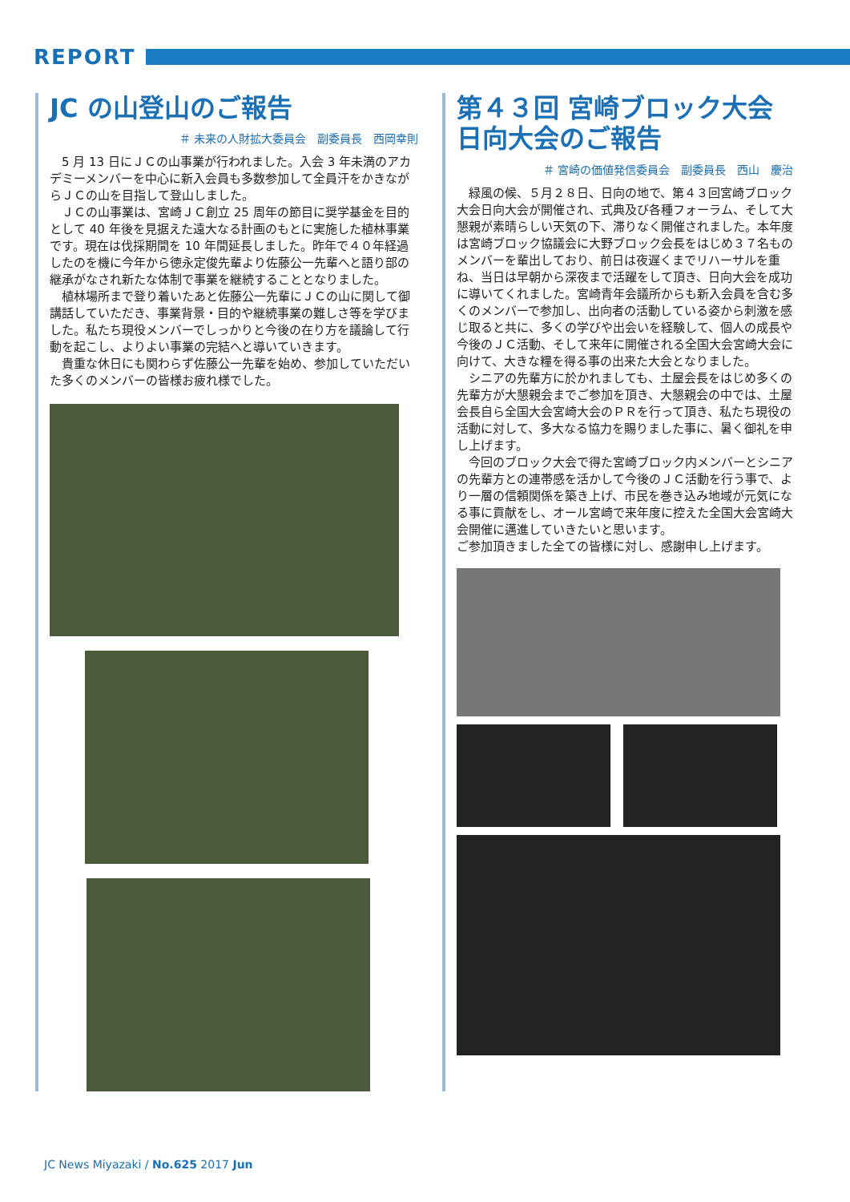REPORT
JC の山登山のご報告
＃ 未来の人財拡大委員会　副委員長　西岡幸則
5 月 13 日にＪＣの山事業が行われました。入会 3 年未満のアカデミーメンバーを中心に新入会員も多数参加して全員汗をかきながらＪＣの山を目指して登山しました。
ＪＣの山事業は、宮崎ＪＣ創立 25 周年の節目に奨学基金を目的として 40 年後を見据えた遠大なる計画のもとに実施した植林事業です。現在は伐採期間を 10 年間延長しました。昨年で４０年経過したのを機に今年から徳永定俊先輩より佐藤公一先輩へと語り部の継承がなされ新たな体制で事業を継続することとなりました。
植林場所まで登り着いたあと佐藤公一先輩にＪＣの山に関して御講話していただき、事業背景・目的や継続事業の難しさ等を学びました。私たち現役メンバーでしっかりと今後の在り方を議論して行動を起こし、よりよい事業の完結へと導いていきます。
貴重な休日にも関わらず佐藤公一先輩を始め、参加していただいた多くのメンバーの皆様お疲れ様でした。
第４３回 宮崎ブロック大会
日向大会のご報告
＃ 宮崎の価値発信委員会　副委員長　西山　慶治
緑風の候、５月２８日、日向の地で、第４３回宮崎ブロック大会日向大会が開催され、式典及び各種フォーラム、そして大懇親が素晴らしい天気の下、滞りなく開催されました。本年度は宮崎ブロック協議会に大野ブロック会長をはじめ３７名ものメンバーを輩出しており、前日は夜遅くまでリハーサルを重ね、当日は早朝から深夜まで活躍をして頂き、日向大会を成功に導いてくれました。宮崎青年会議所からも新入会員を含む多くのメンバーで参加し、出向者の活動している姿から刺激を感じ取ると共に、多くの学びや出会いを経験して、個人の成長や今後のＪＣ活動、そして来年に開催される全国大会宮崎大会に向けて、大きな糧を得る事の出来た大会となりました。
シニアの先輩方に於かれましても、土屋会長をはじめ多くの先輩方が大懇親会までご参加を頂き、大懇親会の中では、土屋会長自ら全国大会宮崎大会のＰＲを行って頂き、私たち現役の活動に対して、多大なる協力を賜りました事に、暑く御礼を申し上げます。
今回のブロック大会で得た宮崎ブロック内メンバーとシニアの先輩方との連帯感を活かして今後のＪＣ活動を行う事で、より一層の信頼関係を築き上げ、市民を巻き込み地域が元気になる事に貢献をし、オール宮崎で来年度に控えた全国大会宮崎大会開催に邁進していきたいと思います。
ご参加頂きました全ての皆様に対し、感謝申し上げます。
JC News Miyazaki / No.625 2017 Jun